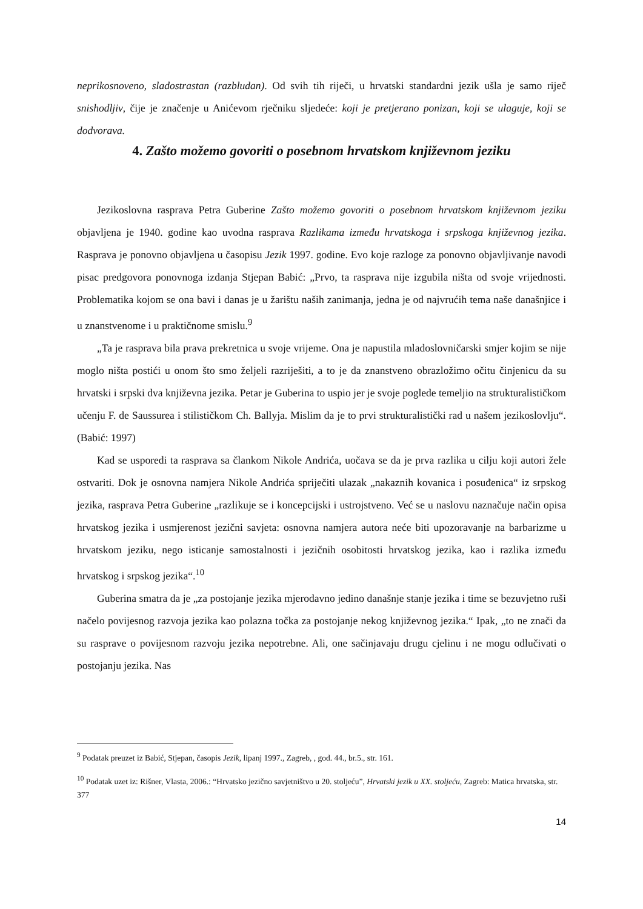neprikosnoveno, sladostrastan (razbludan). Od svih tih riječi, u hrvatski standardni jezik ušla je samo riječ snishodljiv, čije je značenje u Anićevom rječniku sljedeće: koji je pretjerano ponizan, koji se ulaguje, koji se dodvorava.
4. Zašto možemo govoriti o posebnom hrvatskom književnom jeziku
Jezikoslovna rasprava Petra Guberine Zašto možemo govoriti o posebnom hrvatskom književnom jeziku objavljena je 1940. godine kao uvodna rasprava Razlikama između hrvatskoga i srpskoga književnog jezika. Rasprava je ponovno objavljena u časopisu Jezik 1997. godine. Evo koje razloge za ponovno objavljivanje navodi pisac predgovora ponovnoga izdanja Stjepan Babić: „Prvo, ta rasprava nije izgubila ništa od svoje vrijednosti. Problematika kojom se ona bavi i danas je u žarištu naših zanimanja, jedna je od najvrućih tema naše današnjice i u znanstvenome i u praktičnome smislu.<sup>9</sup>
„Ta je rasprava bila prava prekretnica u svoje vrijeme. Ona je napustila mladoslovničarski smjer kojim se nije moglo ništa postići u onom što smo željeli razriješiti, a to je da znanstveno obrazložimo očitu činjenicu da su hrvatski i srpski dva književna jezika. Petar je Guberina to uspio jer je svoje poglede temeljio na strukturalističkom učenju F. de Saussurea i stilističkom Ch. Ballyja. Mislim da je to prvi strukturalistički rad u našem jezikoslovlju“. (Babić: 1997)
Kad se usporedi ta rasprava sa člankom Nikole Andrića, uočava se da je prva razlika u cilju koji autori žele ostvariti. Dok je osnovna namjera Nikole Andrića spriječiti ulazak „nakaznih kovanica i posuđenica“ iz srpskog jezika, rasprava Petra Guberine „razlikuje se i koncepcijski i ustrojstveno. Već se u naslovu naznačuje način opisa hrvatskog jezika i usmjerenost jezični savjeta: osnovna namjera autora neće biti upozoravanje na barbarizme u hrvatskom jeziku, nego isticanje samostalnosti i jezičnih osobitosti hrvatskog jezika, kao i razlika između hrvatskog i srpskog jezika“.<sup>10</sup>
Guberina smatra da je „za postojanje jezika mjerodavno jedino današnje stanje jezika i time se bezuvjetno ruši načelo povijesnog razvoja jezika kao polazna točka za postojanje nekog književnog jezika.“ Ipak, „to ne znači da su rasprave o povijesnom razvoju jezika nepotrebne. Ali, one sačinjavaju drugu cjelinu i ne mogu odlučivati o postojanju jezika. Nas
<sup>9</sup> Podatak preuzet iz Babić, Stjepan, časopis Jezik, lipanj 1997., Zagreb, , god. 44., br.5., str. 161.
<sup>10</sup> Podatak uzet iz: Rišner, Vlasta, 2006.: “Hrvatsko jezično savjetništvo u 20. stoljeću”, Hrvatski jezik u XX. stoljeću, Zagreb: Matica hrvatska, str. 377
14